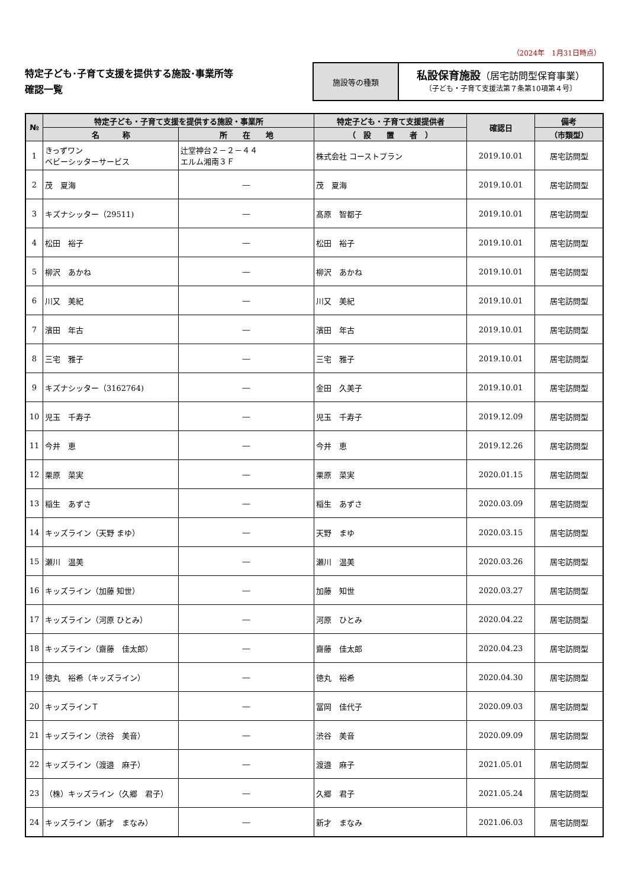（2024年　1月31日時点）
特定子ども･子育て支援を提供する施設･事業所等
確認一覧
施設等の種類
私設保育施設（居宅訪問型保育事業）
〔子ども・子育て支援法第７条第10項第４号〕
| № | 特定子ども・子育て支援を提供する施設・事業所 | | 特定子ども・子育て支援提供者 | 確認日 | 備考 |
| --- | --- | --- | --- | --- | --- |
| | 名 称 | 所 在 地 | （ 設 置 者 ） | | （市類型） |
| 1 | きっずワン ベビーシッターサービス | 辻堂神台２－２－４４ エルム湘南３Ｆ | 株式会社 コーストプラン | 2019.10.01 | 居宅訪問型 |
| 2 | 茂 夏海 | ― | 茂 夏海 | 2019.10.01 | 居宅訪問型 |
| 3 | キズナシッター（29511) | ― | 髙原 智都子 | 2019.10.01 | 居宅訪問型 |
| 4 | 松田 裕子 | ― | 松田 裕子 | 2019.10.01 | 居宅訪問型 |
| 5 | 柳沢 あかね | ― | 柳沢 あかね | 2019.10.01 | 居宅訪問型 |
| 6 | 川又 美紀 | ― | 川又 美紀 | 2019.10.01 | 居宅訪問型 |
| 7 | 濱田 年古 | ― | 濱田 年古 | 2019.10.01 | 居宅訪問型 |
| 8 | 三宅 雅子 | ― | 三宅 雅子 | 2019.10.01 | 居宅訪問型 |
| 9 | キズナシッター（3162764) | ― | 金田 久美子 | 2019.10.01 | 居宅訪問型 |
| 10 | 児玉 千寿子 | ― | 児玉 千寿子 | 2019.12.09 | 居宅訪問型 |
| 11 | 今井 恵 | ― | 今井 恵 | 2019.12.26 | 居宅訪問型 |
| 12 | 栗原 菜実 | ― | 栗原 菜実 | 2020.01.15 | 居宅訪問型 |
| 13 | 稲生 あずさ | ― | 稲生 あずさ | 2020.03.09 | 居宅訪問型 |
| 14 | キッズライン（天野 まゆ） | ― | 天野 まゆ | 2020.03.15 | 居宅訪問型 |
| 15 | 瀬川 温美 | ― | 瀬川 温美 | 2020.03.26 | 居宅訪問型 |
| 16 | キッズライン（加藤 知世） | ― | 加藤 知世 | 2020.03.27 | 居宅訪問型 |
| 17 | キッズライン（河原 ひとみ） | ― | 河原 ひとみ | 2020.04.22 | 居宅訪問型 |
| 18 | キッズライン（齋藤 佳太郎） | ― | 齋藤 佳太郎 | 2020.04.23 | 居宅訪問型 |
| 19 | 徳丸 裕希（キッズライン） | ― | 徳丸 裕希 | 2020.04.30 | 居宅訪問型 |
| 20 | キッズラインＴ | ― | 冨岡 佳代子 | 2020.09.03 | 居宅訪問型 |
| 21 | キッズライン（渋谷 美音） | ― | 渋谷 美音 | 2020.09.09 | 居宅訪問型 |
| 22 | キッズライン（渡邉 麻子） | ― | 渡邉 麻子 | 2021.05.01 | 居宅訪問型 |
| 23 | （株）キッズライン（久郷 君子） | ― | 久郷 君子 | 2021.05.24 | 居宅訪問型 |
| 24 | キッズライン（新才 まなみ） | ― | 新才 まなみ | 2021.06.03 | 居宅訪問型 |